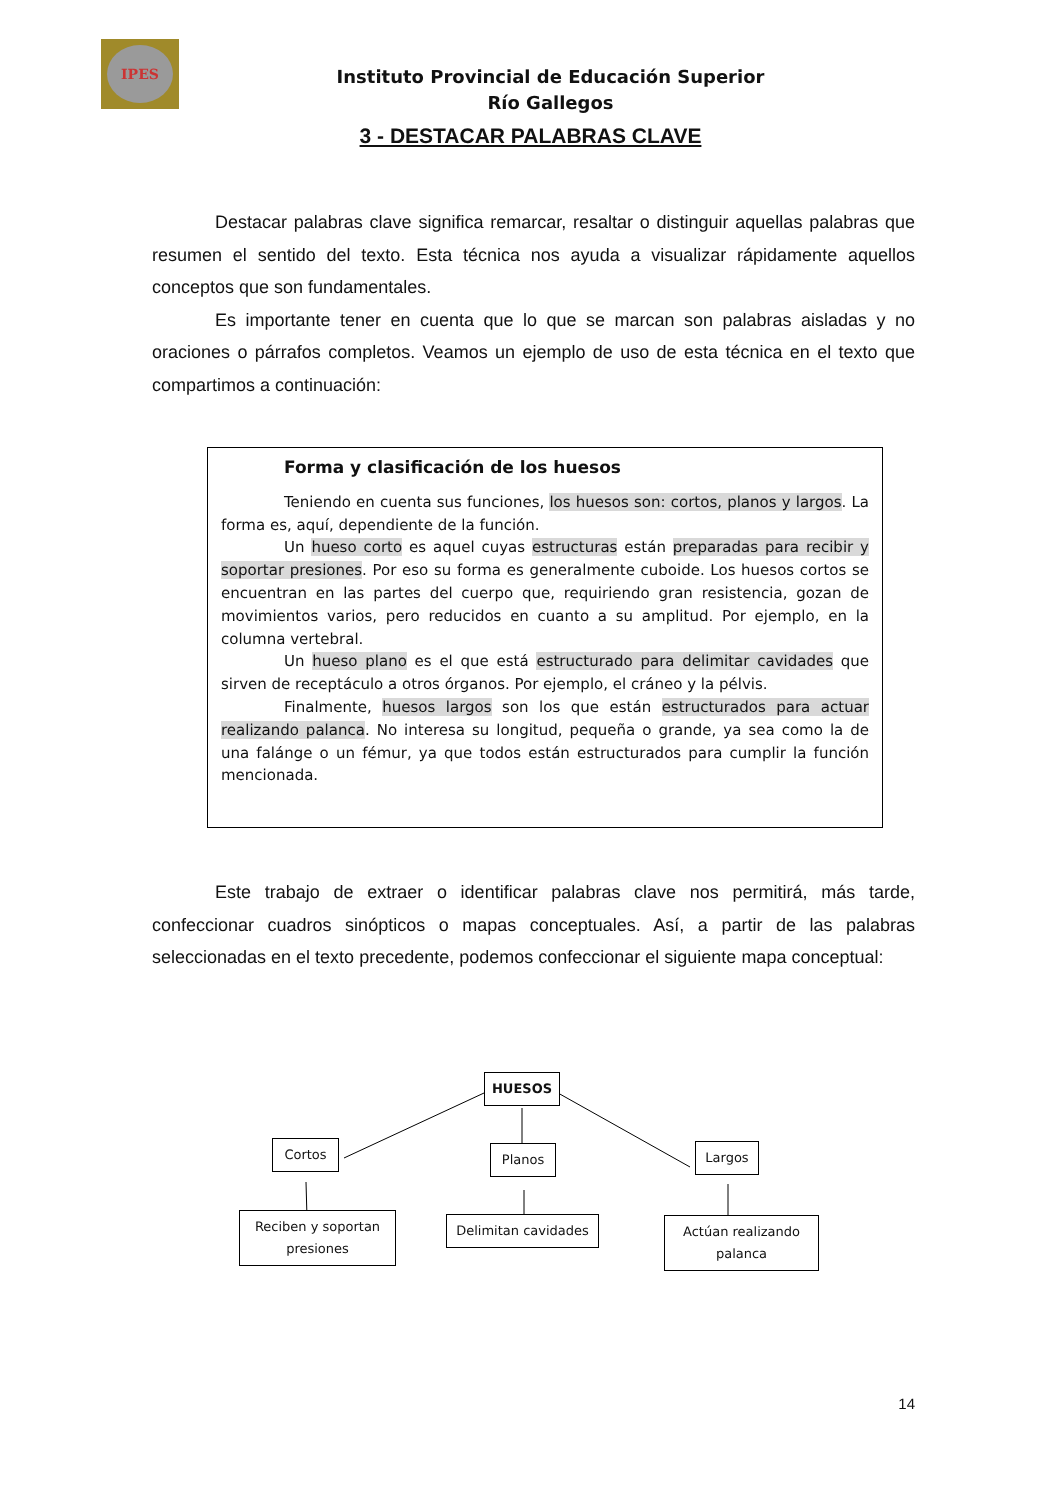IPES
Instituto Provincial de Educación Superior
Río Gallegos
3 - DESTACAR PALABRAS CLAVE
Destacar palabras clave significa remarcar, resaltar o distinguir aquellas palabras que resumen el sentido del texto. Esta técnica nos ayuda a visualizar rápidamente aquellos conceptos que son fundamentales.
Es importante tener en cuenta que lo que se marcan son palabras aisladas y no oraciones o párrafos completos. Veamos un ejemplo de uso de esta técnica en el texto que compartimos a continuación:
Forma y clasificación de los huesos
Teniendo en cuenta sus funciones, los huesos son: cortos, planos y largos. La forma es, aquí, dependiente de la función.
Un hueso corto es aquel cuyas estructuras están preparadas para recibir y soportar presiones. Por eso su forma es generalmente cuboide. Los huesos cortos se encuentran en las partes del cuerpo que, requiriendo gran resistencia, gozan de movimientos varios, pero reducidos en cuanto a su amplitud. Por ejemplo, en la columna vertebral.
Un hueso plano es el que está estructurado para delimitar cavidades que sirven de receptáculo a otros órganos. Por ejemplo, el cráneo y la pélvis.
Finalmente, huesos largos son los que están estructurados para actuar realizando palanca. No interesa su longitud, pequeña o grande, ya sea como la de una falánge o un fémur, ya que todos están estructurados para cumplir la función mencionada.
Este trabajo de extraer o identificar palabras clave nos permitirá, más tarde, confeccionar cuadros sinópticos o mapas conceptuales. Así, a partir de las palabras seleccionadas en el texto precedente, podemos confeccionar el siguiente mapa conceptual:
HUESOS
Cortos Planos Largos
Reciben y soportan
presiones
Delimitan cavidades
Actúan realizando
palanca
14